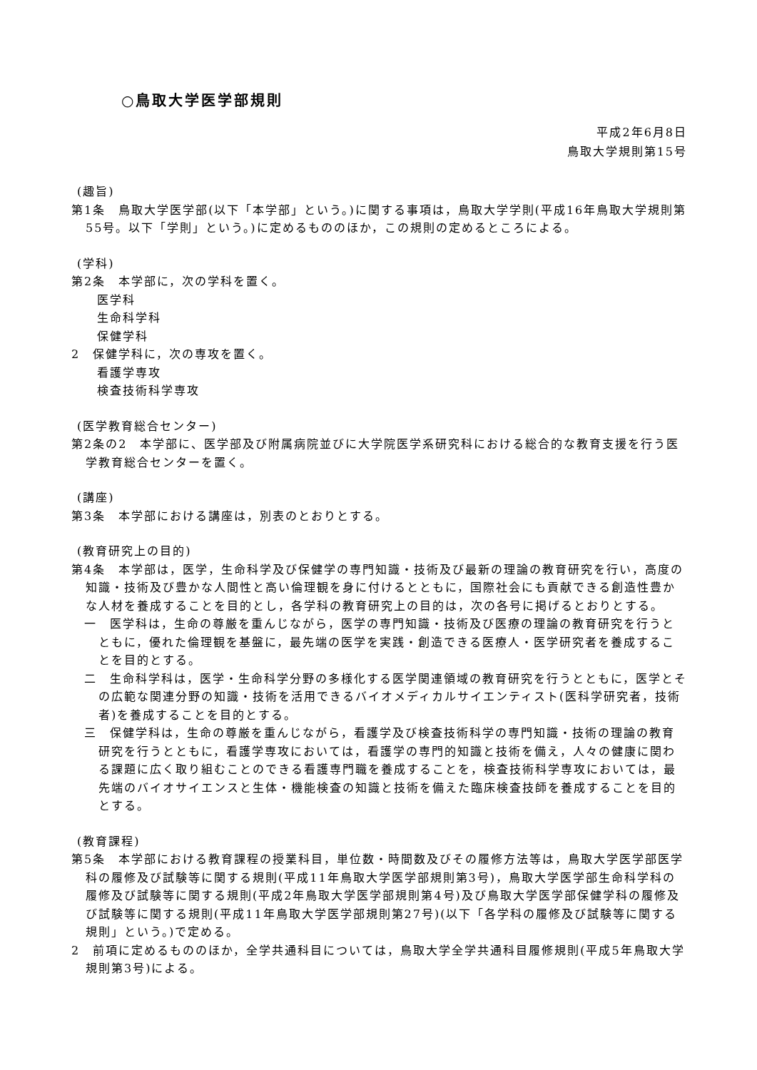○鳥取大学医学部規則
平成2年6月8日
鳥取大学規則第15号
(趣旨)
第1条　鳥取大学医学部(以下「本学部」という。)に関する事項は，鳥取大学学則(平成16年鳥取大学規則第55号。以下「学則」という。)に定めるもののほか，この規則の定めるところによる。
(学科)
第2条　本学部に，次の学科を置く。
医学科
生命科学科
保健学科
2　保健学科に，次の専攻を置く。
看護学専攻
検査技術科学専攻
(医学教育総合センター)
第2条の2　本学部に、医学部及び附属病院並びに大学院医学系研究科における総合的な教育支援を行う医学教育総合センターを置く。
(講座)
第3条　本学部における講座は，別表のとおりとする。
(教育研究上の目的)
第4条　本学部は，医学，生命科学及び保健学の専門知識・技術及び最新の理論の教育研究を行い，高度の知識・技術及び豊かな人間性と高い倫理観を身に付けるとともに，国際社会にも貢献できる創造性豊かな人材を養成することを目的とし，各学科の教育研究上の目的は，次の各号に掲げるとおりとする。
一　医学科は，生命の尊厳を重んじながら，医学の専門知識・技術及び医療の理論の教育研究を行うとともに，優れた倫理観を基盤に，最先端の医学を実践・創造できる医療人・医学研究者を養成することを目的とする。
二　生命科学科は，医学・生命科学分野の多様化する医学関連領域の教育研究を行うとともに，医学とその広範な関連分野の知識・技術を活用できるバイオメディカルサイエンティスト(医科学研究者，技術者)を養成することを目的とする。
三　保健学科は，生命の尊厳を重んじながら，看護学及び検査技術科学の専門知識・技術の理論の教育研究を行うとともに，看護学専攻においては，看護学の専門的知識と技術を備え，人々の健康に関わる課題に広く取り組むことのできる看護専門職を養成することを，検査技術科学専攻においては，最先端のバイオサイエンスと生体・機能検査の知識と技術を備えた臨床検査技師を養成することを目的とする。
(教育課程)
第5条　本学部における教育課程の授業科目，単位数・時間数及びその履修方法等は，鳥取大学医学部医学科の履修及び試験等に関する規則(平成11年鳥取大学医学部規則第3号)，鳥取大学医学部生命科学科の履修及び試験等に関する規則(平成2年鳥取大学医学部規則第4号)及び鳥取大学医学部保健学科の履修及び試験等に関する規則(平成11年鳥取大学医学部規則第27号)(以下「各学科の履修及び試験等に関する規則」という。)で定める。
2　前項に定めるもののほか，全学共通科目については，鳥取大学全学共通科目履修規則(平成5年鳥取大学規則第3号)による。